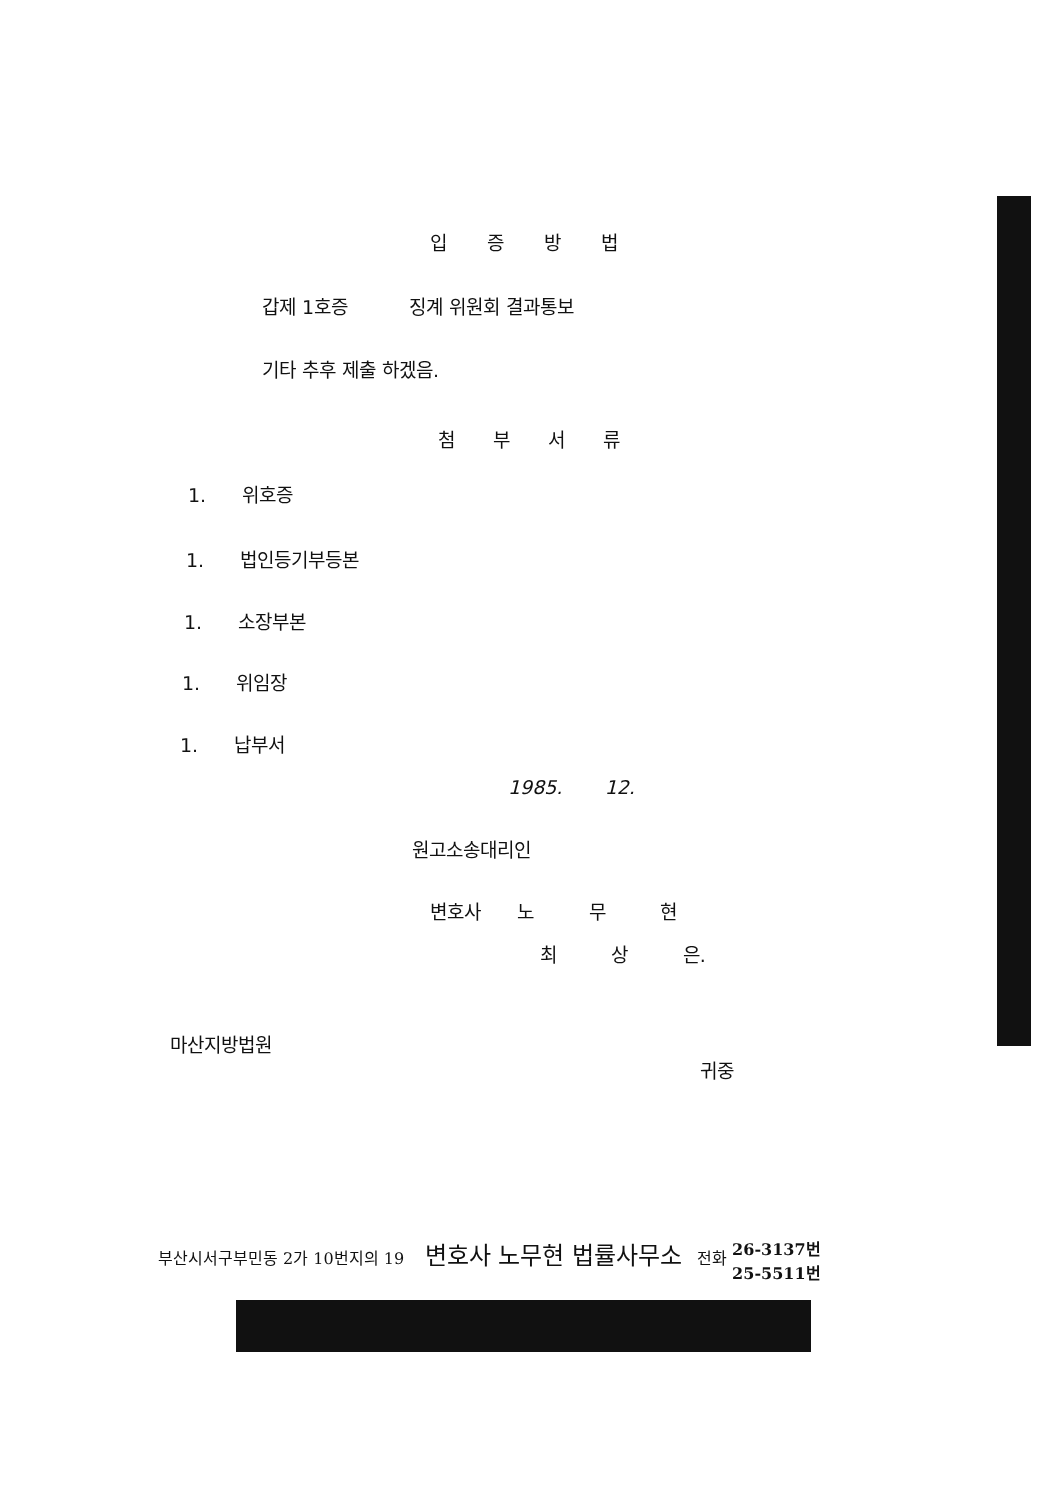입증방법
갑제 1호증 징계 위원회 결과통보
기타 추후 제출 하겠음.
첨부서류
1. 위호증
1. 법인등기부등본
1. 소장부본
1. 위임장
1. 납부서
1985. 12.
원고소송대리인
변호사 노 무 현
최 상 은.
마산지방법원
귀중
부산시서구부민동 2가 10번지의 19 변호사 노무현 법률사무소 전화 26-3137번
25-5511번